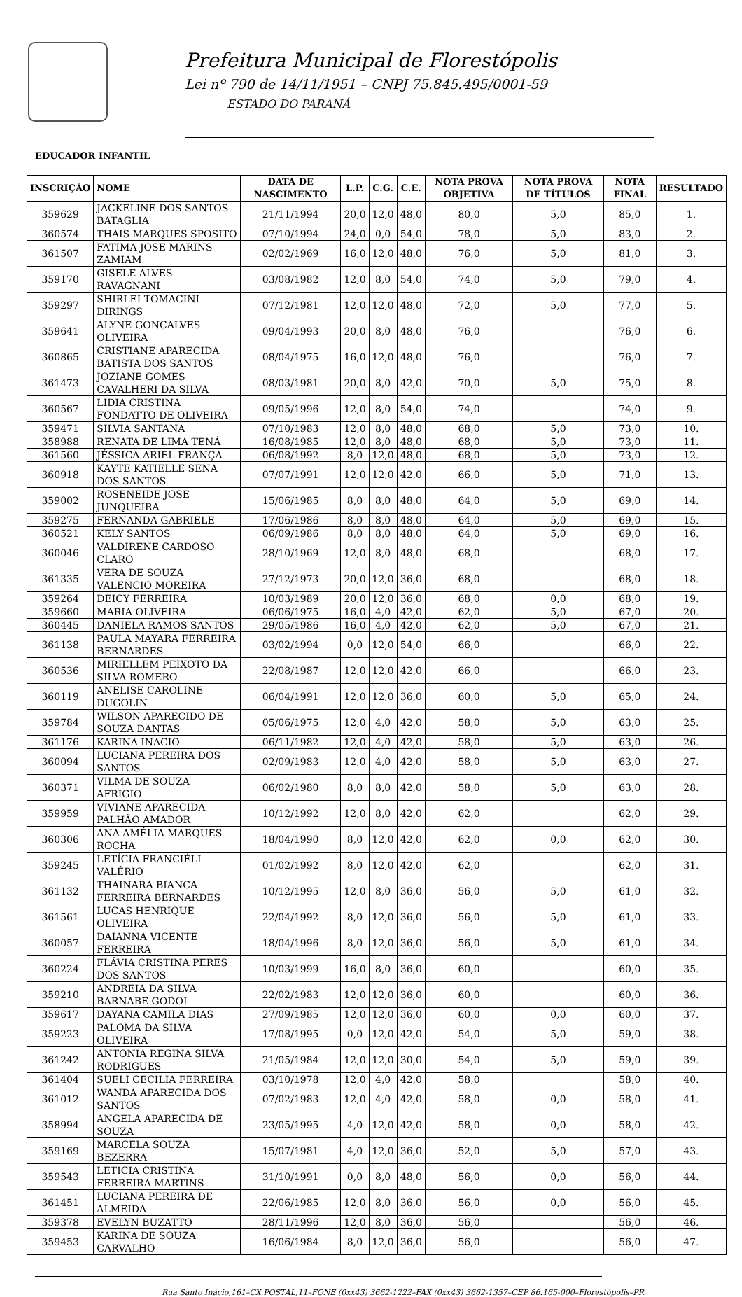Prefeitura Municipal de Florestópolis
Lei nº 790 de 14/11/1951 – CNPJ 75.845.495/0001-59
ESTADO DO PARANÁ
EDUCADOR INFANTIL
| INSCRIÇÃO | NOME | DATA DE NASCIMENTO | L.P. | C.G. | C.E. | NOTA PROVA OBJETIVA | NOTA PROVA DE TÍTULOS | NOTA FINAL | RESULTADO |
| --- | --- | --- | --- | --- | --- | --- | --- | --- | --- |
| 359629 | JACKELINE DOS SANTOS BATAGLIA | 21/11/1994 | 20,0 | 12,0 | 48,0 | 80,0 | 5,0 | 85,0 | 1. |
| 360574 | THAIS MARQUES SPOSITO | 07/10/1994 | 24,0 | 0,0 | 54,0 | 78,0 | 5,0 | 83,0 | 2. |
| 361507 | FATIMA JOSE MARINS ZAMIAM | 02/02/1969 | 16,0 | 12,0 | 48,0 | 76,0 | 5,0 | 81,0 | 3. |
| 359170 | GISELE ALVES RAVAGNANI | 03/08/1982 | 12,0 | 8,0 | 54,0 | 74,0 | 5,0 | 79,0 | 4. |
| 359297 | SHIRLEI TOMACINI DIRINGS | 07/12/1981 | 12,0 | 12,0 | 48,0 | 72,0 | 5,0 | 77,0 | 5. |
| 359641 | ALYNE GONÇALVES OLIVEIRA | 09/04/1993 | 20,0 | 8,0 | 48,0 | 76,0 | | 76,0 | 6. |
| 360865 | CRISTIANE APARECIDA BATISTA DOS SANTOS | 08/04/1975 | 16,0 | 12,0 | 48,0 | 76,0 | | 76,0 | 7. |
| 361473 | JOZIANE GOMES CAVALHERI DA SILVA | 08/03/1981 | 20,0 | 8,0 | 42,0 | 70,0 | 5,0 | 75,0 | 8. |
| 360567 | LIDIA CRISTINA FONDATTO DE OLIVEIRA | 09/05/1996 | 12,0 | 8,0 | 54,0 | 74,0 | | 74,0 | 9. |
| 359471 | SILVIA SANTANA | 07/10/1983 | 12,0 | 8,0 | 48,0 | 68,0 | 5,0 | 73,0 | 10. |
| 358988 | RENATA DE LIMA TENÁ | 16/08/1985 | 12,0 | 8,0 | 48,0 | 68,0 | 5,0 | 73,0 | 11. |
| 361560 | JÉSSICA ARIEL FRANÇA | 06/08/1992 | 8,0 | 12,0 | 48,0 | 68,0 | 5,0 | 73,0 | 12. |
| 360918 | KAYTE KATIELLE SENA DOS SANTOS | 07/07/1991 | 12,0 | 12,0 | 42,0 | 66,0 | 5,0 | 71,0 | 13. |
| 359002 | ROSENEIDE JOSE JUNQUEIRA | 15/06/1985 | 8,0 | 8,0 | 48,0 | 64,0 | 5,0 | 69,0 | 14. |
| 359275 | FERNANDA GABRIELE | 17/06/1986 | 8,0 | 8,0 | 48,0 | 64,0 | 5,0 | 69,0 | 15. |
| 360521 | KELY SANTOS | 06/09/1986 | 8,0 | 8,0 | 48,0 | 64,0 | 5,0 | 69,0 | 16. |
| 360046 | VALDIRENE CARDOSO CLARO | 28/10/1969 | 12,0 | 8,0 | 48,0 | 68,0 | | 68,0 | 17. |
| 361335 | VERA DE SOUZA VALENCIO MOREIRA | 27/12/1973 | 20,0 | 12,0 | 36,0 | 68,0 | | 68,0 | 18. |
| 359264 | DEICY FERREIRA | 10/03/1989 | 20,0 | 12,0 | 36,0 | 68,0 | 0,0 | 68,0 | 19. |
| 359660 | MARIA OLIVEIRA | 06/06/1975 | 16,0 | 4,0 | 42,0 | 62,0 | 5,0 | 67,0 | 20. |
| 360445 | DANIELA RAMOS SANTOS | 29/05/1986 | 16,0 | 4,0 | 42,0 | 62,0 | 5,0 | 67,0 | 21. |
| 361138 | PAULA MAYARA FERREIRA BERNARDES | 03/02/1994 | 0,0 | 12,0 | 54,0 | 66,0 | | 66,0 | 22. |
| 360536 | MIRIELLEM PEIXOTO DA SILVA ROMERO | 22/08/1987 | 12,0 | 12,0 | 42,0 | 66,0 | | 66,0 | 23. |
| 360119 | ANELISE CAROLINE DUGOLIN | 06/04/1991 | 12,0 | 12,0 | 36,0 | 60,0 | 5,0 | 65,0 | 24. |
| 359784 | WILSON APARECIDO DE SOUZA DANTAS | 05/06/1975 | 12,0 | 4,0 | 42,0 | 58,0 | 5,0 | 63,0 | 25. |
| 361176 | KARINA INACIO | 06/11/1982 | 12,0 | 4,0 | 42,0 | 58,0 | 5,0 | 63,0 | 26. |
| 360094 | LUCIANA PEREIRA DOS SANTOS | 02/09/1983 | 12,0 | 4,0 | 42,0 | 58,0 | 5,0 | 63,0 | 27. |
| 360371 | VILMA DE SOUZA AFRIGIO | 06/02/1980 | 8,0 | 8,0 | 42,0 | 58,0 | 5,0 | 63,0 | 28. |
| 359959 | VIVIANE APARECIDA PALHÃO AMADOR | 10/12/1992 | 12,0 | 8,0 | 42,0 | 62,0 | | 62,0 | 29. |
| 360306 | ANA AMÉLIA MARQUES ROCHA | 18/04/1990 | 8,0 | 12,0 | 42,0 | 62,0 | 0,0 | 62,0 | 30. |
| 359245 | LETÍCIA FRANCIÉLI VALÉRIO | 01/02/1992 | 8,0 | 12,0 | 42,0 | 62,0 | | 62,0 | 31. |
| 361132 | THAINARA BIANCA FERREIRA BERNARDES | 10/12/1995 | 12,0 | 8,0 | 36,0 | 56,0 | 5,0 | 61,0 | 32. |
| 361561 | LUCAS HENRIQUE OLIVEIRA | 22/04/1992 | 8,0 | 12,0 | 36,0 | 56,0 | 5,0 | 61,0 | 33. |
| 360057 | DAIANNA VICENTE FERREIRA | 18/04/1996 | 8,0 | 12,0 | 36,0 | 56,0 | 5,0 | 61,0 | 34. |
| 360224 | FLÁVIA CRISTINA PERES DOS SANTOS | 10/03/1999 | 16,0 | 8,0 | 36,0 | 60,0 | | 60,0 | 35. |
| 359210 | ANDREIA DA SILVA BARNABE GODOI | 22/02/1983 | 12,0 | 12,0 | 36,0 | 60,0 | | 60,0 | 36. |
| 359617 | DAYANA CAMILA DIAS | 27/09/1985 | 12,0 | 12,0 | 36,0 | 60,0 | 0,0 | 60,0 | 37. |
| 359223 | PALOMA DA SILVA OLIVEIRA | 17/08/1995 | 0,0 | 12,0 | 42,0 | 54,0 | 5,0 | 59,0 | 38. |
| 361242 | ANTONIA REGINA SILVA RODRIGUES | 21/05/1984 | 12,0 | 12,0 | 30,0 | 54,0 | 5,0 | 59,0 | 39. |
| 361404 | SUELI CECILIA FERREIRA | 03/10/1978 | 12,0 | 4,0 | 42,0 | 58,0 | | 58,0 | 40. |
| 361012 | WANDA APARECIDA DOS SANTOS | 07/02/1983 | 12,0 | 4,0 | 42,0 | 58,0 | 0,0 | 58,0 | 41. |
| 358994 | ANGELA APARECIDA DE SOUZA | 23/05/1995 | 4,0 | 12,0 | 42,0 | 58,0 | 0,0 | 58,0 | 42. |
| 359169 | MARCELA SOUZA BEZERRA | 15/07/1981 | 4,0 | 12,0 | 36,0 | 52,0 | 5,0 | 57,0 | 43. |
| 359543 | LETICIA CRISTINA FERREIRA MARTINS | 31/10/1991 | 0,0 | 8,0 | 48,0 | 56,0 | 0,0 | 56,0 | 44. |
| 361451 | LUCIANA PEREIRA DE ALMEIDA | 22/06/1985 | 12,0 | 8,0 | 36,0 | 56,0 | 0,0 | 56,0 | 45. |
| 359378 | EVELYN BUZATTO | 28/11/1996 | 12,0 | 8,0 | 36,0 | 56,0 | | 56,0 | 46. |
| 359453 | KARINA DE SOUZA CARVALHO | 16/06/1984 | 8,0 | 12,0 | 36,0 | 56,0 | | 56,0 | 47. |
Rua Santo Inácio,161–CX.POSTAL,11–FONE (0xx43) 3662-1222–FAX (0xx43) 3662-1357–CEP 86.165-000–Florestópolis–PR